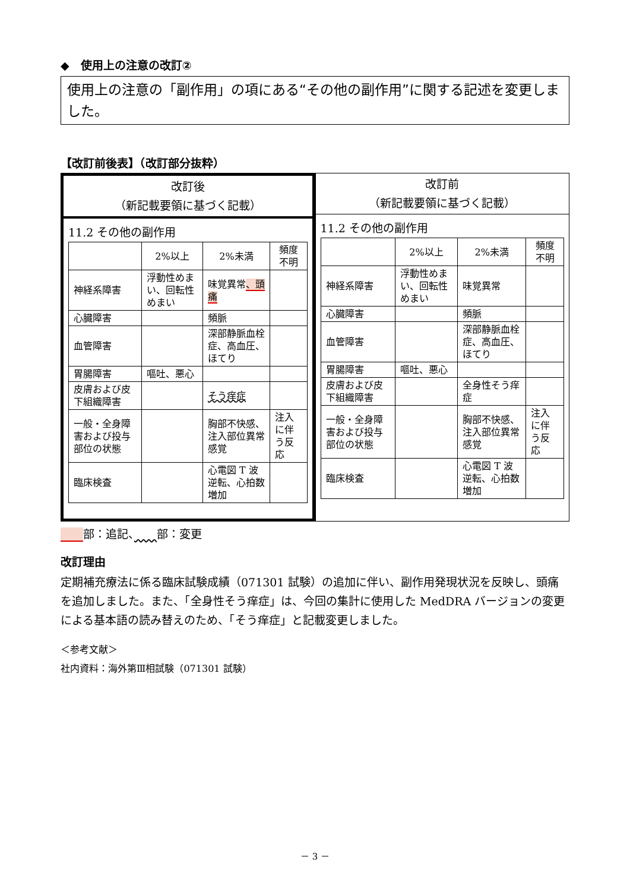◆　使用上の注意の改訂②
使用上の注意の「副作用」の項にある“その他の副作用”に関する記述を変更しました。
【改訂前後表】（改訂部分抜粋）
改訂後
（新記載要領に基づく記載）
11.2 その他の副作用
| | 2%以上 | 2%未満 | 頻度不明 |
| --- | --- | --- | --- |
| 神経系障害 | 浮動性めまい、回転性めまい | 味覚異常 、頭痛 | |
| 心臓障害 | | 頻脈 | |
| 血管障害 | | 深部静脈血栓症、高血圧、ほてり | |
| 胃腸障害 | 嘔吐、悪心 | | |
| 皮膚および皮下組織障害 | | そう痒症 | |
| 一般・全身障害および投与部位の状態 | | 胸部不快感、注入部位異常感覚 | 注入に伴う反応 |
| 臨床検査 | | 心電図 T 波逆転、心拍数増加 | |
改訂前
（新記載要領に基づく記載）
11.2 その他の副作用
| | 2%以上 | 2%未満 | 頻度不明 |
| --- | --- | --- | --- |
| 神経系障害 | 浮動性めまい、回転性めまい | 味覚異常 | |
| 心臓障害 | | 頻脈 | |
| 血管障害 | | 深部静脈血栓症、高血圧、ほてり | |
| 胃腸障害 | 嘔吐、悪心 | | |
| 皮膚および皮下組織障害 | | 全身性そう痒症 | |
| 一般・全身障害および投与部位の状態 | | 胸部不快感、注入部位異常感覚 | 注入に伴う反応 |
| 臨床検査 | | 心電図 T 波逆転、心拍数増加 | |
　　 部：追記、　　 部：変更
改訂理由
定期補充療法に係る臨床試験成績（071301 試験）の追加に伴い、副作用発現状況を反映し、頭痛を追加しました。また、「全身性そう痒症」は、今回の集計に使用した MedDRA バージョンの変更による基本語の読み替えのため、「そう痒症」と記載変更しました。
＜参考文献＞
社内資料：海外第Ⅲ相試験（071301 試験）
－ 3 －